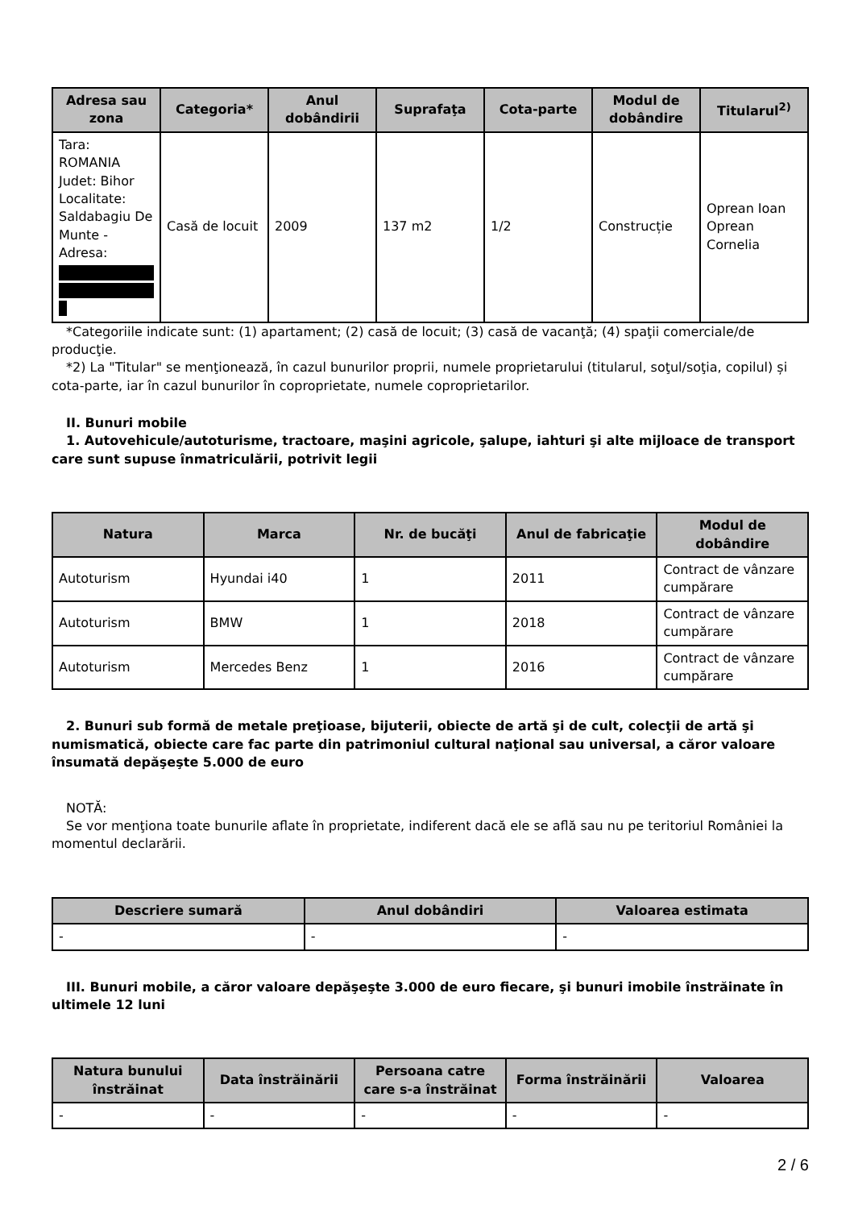| Adresa sau zona | Categoria* | Anul dobândirii | Suprafaţa | Cota-parte | Modul de dobândire | Titularul<sup>2)</sup> |
| --- | --- | --- | --- | --- | --- | --- |
| Tara: ROMANIA Judet: Bihor Localitate: Saldabagiu De Munte - Adresa: | Casă de locuit | 2009 | 137 m2 | 1/2 | Construcție | Oprean Ioan Oprean Cornelia |
*Categoriile indicate sunt: (1) apartament; (2) casă de locuit; (3) casă de vacanţă; (4) spaţii comerciale/de producţie.
*2) La "Titular" se menţionează, în cazul bunurilor proprii, numele proprietarului (titularul, soţul/soţia, copilul) și cota-parte, iar în cazul bunurilor în coproprietate, numele coproprietarilor.
II. Bunuri mobile
1. Autovehicule/autoturisme, tractoare, maşini agricole, şalupe, iahturi şi alte mijloace de transport care sunt supuse înmatriculării, potrivit legii
| Natura | Marca | Nr. de bucăţi | Anul de fabricaţie | Modul de dobândire |
| --- | --- | --- | --- | --- |
| Autoturism | Hyundai i40 | 1 | 2011 | Contract de vânzare cumpărare |
| Autoturism | BMW | 1 | 2018 | Contract de vânzare cumpărare |
| Autoturism | Mercedes Benz | 1 | 2016 | Contract de vânzare cumpărare |
2. Bunuri sub formă de metale preţioase, bijuterii, obiecte de artă şi de cult, colecţii de artă şi numismatică, obiecte care fac parte din patrimoniul cultural naţional sau universal, a căror valoare însumată depăşeşte 5.000 de euro
NOTĂ:
Se vor menţiona toate bunurile aflate în proprietate, indiferent dacă ele se află sau nu pe teritoriul României la momentul declarării.
| Descriere sumară | Anul dobândiri | Valoarea estimata |
| --- | --- | --- |
| - | - | - |
III. Bunuri mobile, a căror valoare depăşeşte 3.000 de euro fiecare, şi bunuri imobile înstrăinate în ultimele 12 luni
| Natura bunului înstrăinat | Data înstrăinării | Persoana catre care s-a înstrăinat | Forma înstrăinării | Valoarea |
| --- | --- | --- | --- | --- |
| - | - | - | - | - |
2 / 6